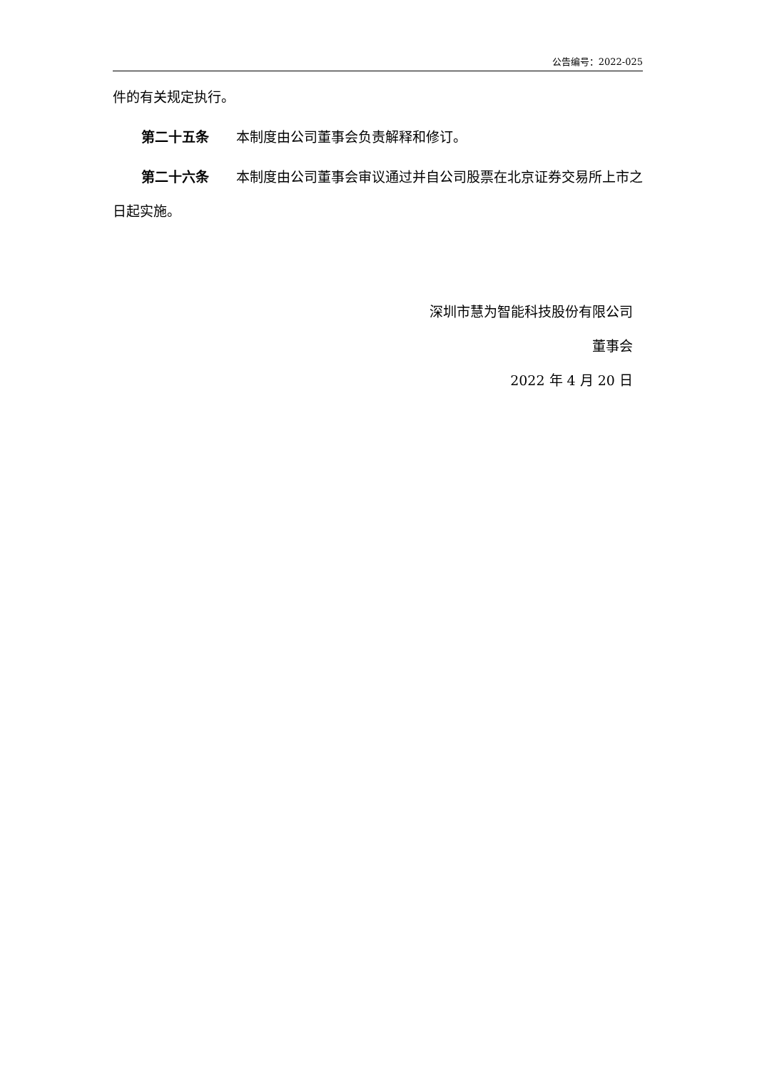公告编号：2022-025
件的有关规定执行。
第二十五条　　本制度由公司董事会负责解释和修订。
第二十六条　　本制度由公司董事会审议通过并自公司股票在北京证券交易所上市之日起实施。
深圳市慧为智能科技股份有限公司
董事会
2022 年 4 月 20 日